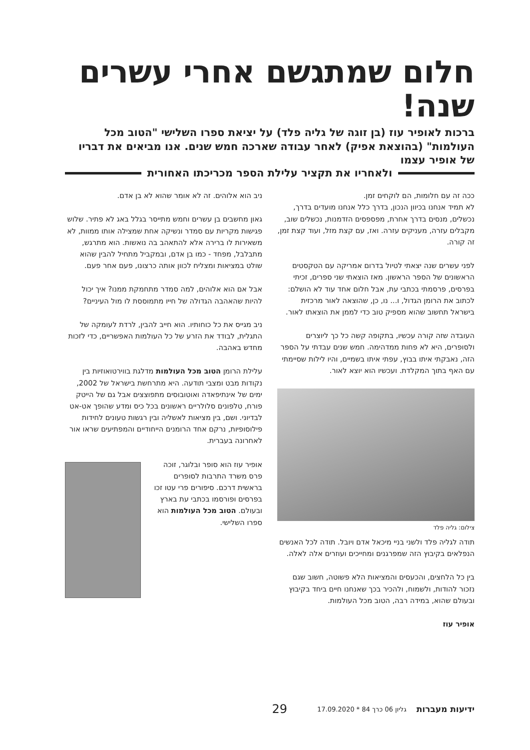חלום שמתגשם אחרי עשרים שנה!
ברכות לאופיר עוז (בן זוגה של גליה פלד) על יציאת ספרו השלישי "הטוב מכל העולמות" (בהוצאת אפיק) לאחר עבודה שארכה חמש שנים. אנו מביאים את דבריו של אופיר עצמו
ולאחריו את תקציר עלילת הספר מכריכתו האחורית
ככה זה עם חלומות, הם לוקחים זמן.
לא תמיד אנחנו בכיוון הנכון, בדרך כלל אנחנו מועדים בדרך, נכשלים, מנסים בדרך אחרת, מפספסים הזדמנות, נכשלים שוב, מקבלים עזרה, מעניקים עזרה. ואז, עם קצת מזל, ועוד קצת זמן, זה קורה.
לפני עשרים שנה יצאתי לטיול בדרום אמריקה עם הטקסטים הראשונים של הספר הראשון. מאז הוצאתי שני ספרים, זכיתי בפרסים, פרסמתי בכתבי עת, אבל חלום אחד עוד לא הושלם: לכתוב את הרומן הגדול, ו... נו, כן, שהוצאה לאור מרכזית בישראל תחשוב שהוא מספיק טוב כדי לממן את הוצאתו לאור.
העובדה שזה קורה עכשיו, בתקופה קשה כל כך ליוצרים ולסופרים, היא לא פחות ממדהימה. חמש שנים עבדתי על הספר הזה, נאבקתי איתו בבוץ, עפתי איתו בשמיים, והיו לילות שסיימתי עם האף בתוך המקלדת. ועכשיו הוא יוצא לאור.
צילום: גליה פלד
תודה לגליה פלד ולשני בניי מיכאל אדם ויובל. תודה לכל האנשים הנפלאים בקיבוץ הזה שמפרגנים ומחייכים ועוזרים אלה לאלה.
בין כל הלחצים, והכעסים והמציאות הלא פשוטה, חשוב שגם נזכור להודות, ולשמוח, ולהכיר בכך שאנחנו חיים ביחד בקיבוץ ובעולם שהוא, במידה רבה, הטוב מכל העולמות.
אופיר עוז
ניב הוא אלוהים. זה לא אומר שהוא לא בן אדם.
גאון מחשבים בן עשרים וחמש מתייסר בגלל באג לא פתיר. שלוש פגישות מקריות עם סמדר ונשיקה אחת שמצילה אותו ממוות, לא משאירות לו ברירה אלא להתאהב בה נואשות. הוא מתרגש, מתבלבל, מפחד - כמו בן אדם, ובמקביל מתחיל להבין שהוא שולט במציאות ומצליח לכוון אותה כרצונו, פעם אחר פעם.
אבל אם הוא אלוהים, למה סמדר מתחמקת ממנו? איך יכול להיות שהאהבה הגדולה של חייו מתמוססת לו מול העיניים?
ניב מגייס את כל כוחותיו. הוא חייב להבין, לרדת לעומקה של התגלית, לבודד את הזרע של כל העולמות האפשריים, כדי לזכות מחדש באהבה.
עלילת הרומן הטוב מכל העולמות מדלגת בווירטואוזיות בין נקודות מבט ומצבי תודעה. היא מתרחשת בישראל של 2002, ימים של אינתיפאדה ואוטובוסים מתפוצצים אבל גם של הייטק פורח, טלפונים סלולריים ראשונים בכל כיס ומדע שהופך אט-אט לבדיוני. ושם, בין מציאות לאשליה ובין רגשות טעונים לחידות פילוסופיות, נרקם אחד הרומנים הייחודיים והמפתיעים שראו אור לאחרונה בעברית.
אופיר עוז הוא סופר ובלוגר, זוכה פרס משרד התרבות לסופרים בראשית דרכם. סיפורים פרי עטו זכו בפרסים ופורסמו בכתבי עת בארץ ובעולם. הטוב מכל העולמות הוא ספרו השלישי.
ידיעות מעברות גליון 06 כרך 84 * 17.09.2020 29